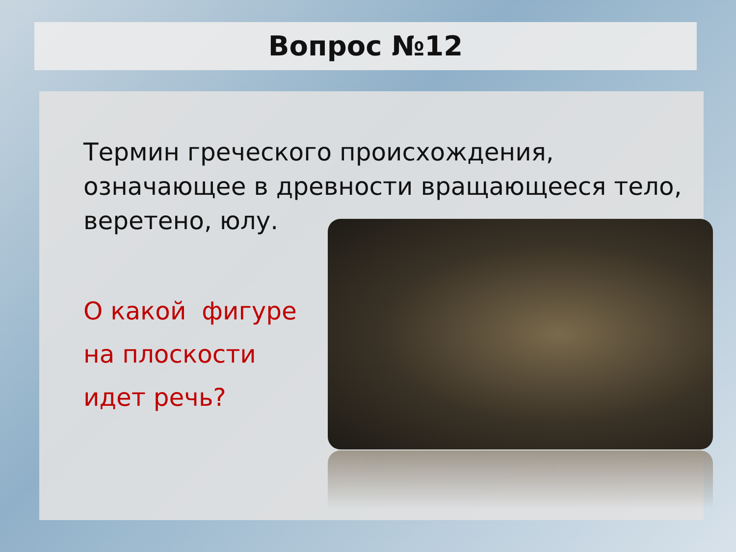Вопрос №12
Термин греческого происхождения, означающее в древности вращающееся тело, веретено, юлу.
О какой фигуре
на плоскости
идет речь?